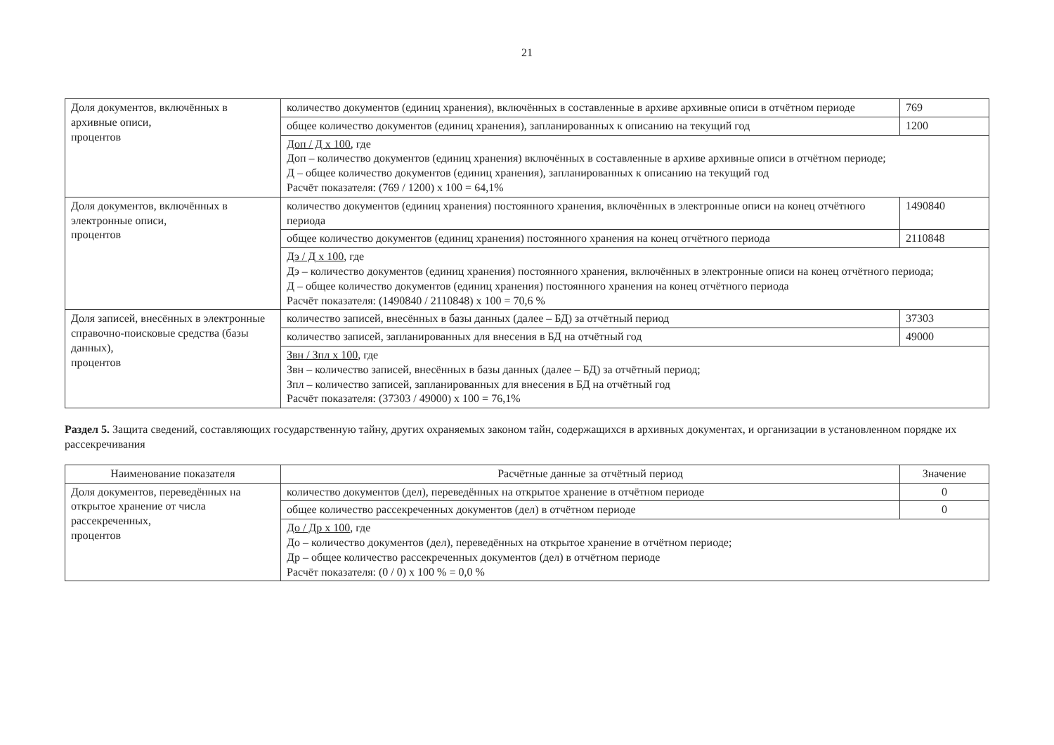21
| Доля документов, включённых в архивные описи, процентов | количество документов (единиц хранения), включённых в составленные в архиве архивные описи в отчётном периоде | 769 |
| | общее количество документов (единиц хранения), запланированных к описанию на текущий год | 1200 |
| | Доп / Д х 100 , где Доп – количество документов (единиц хранения) включённых в составленные в архиве архивные описи в отчётном периоде; Д – общее количество документов (единиц хранения), запланированных к описанию на текущий год Расчёт показателя: (769 / 1200) х 100 = 64,1% | |
| Доля документов, включённых в электронные описи, процентов | количество документов (единиц хранения) постоянного хранения, включённых в электронные описи на конец отчётного периода | 1490840 |
| | общее количество документов (единиц хранения) постоянного хранения на конец отчётного периода | 2110848 |
| | Дэ / Д х 100 , где Дэ – количество документов (единиц хранения) постоянного хранения, включённых в электронные описи на конец отчётного периода; Д – общее количество документов (единиц хранения) постоянного хранения на конец отчётного периода Расчёт показателя: (1490840 / 2110848) х 100 = 70,6 % | |
| Доля записей, внесённых в электронные справочно-поисковые средства (базы данных), процентов | количество записей, внесённых в базы данных (далее – БД) за отчётный период | 37303 |
| | количество записей, запланированных для внесения в БД на отчётный год | 49000 |
| | Звн / Зпл х 100 , где Звн – количество записей, внесённых в базы данных (далее – БД) за отчётный период; Зпл – количество записей, запланированных для внесения в БД на отчётный год Расчёт показателя: (37303 / 49000) х 100 = 76,1% | |
Раздел 5. Защита сведений, составляющих государственную тайну, других охраняемых законом тайн, содержащихся в архивных документах, и организации в установленном порядке их рассекречивания
| Наименование показателя | Расчётные данные за отчётный период | Значение |
| --- | --- | --- |
| Доля документов, переведённых на открытое хранение от числа рассекреченных, процентов | количество документов (дел), переведённых на открытое хранение в отчётном периоде | 0 |
| | общее количество рассекреченных документов (дел) в отчётном периоде | 0 |
| | До / Др х 100 , где До – количество документов (дел), переведённых на открытое хранение в отчётном периоде; Др – общее количество рассекреченных документов (дел) в отчётном периоде Расчёт показателя: (0 / 0) х 100 % = 0,0 % | |